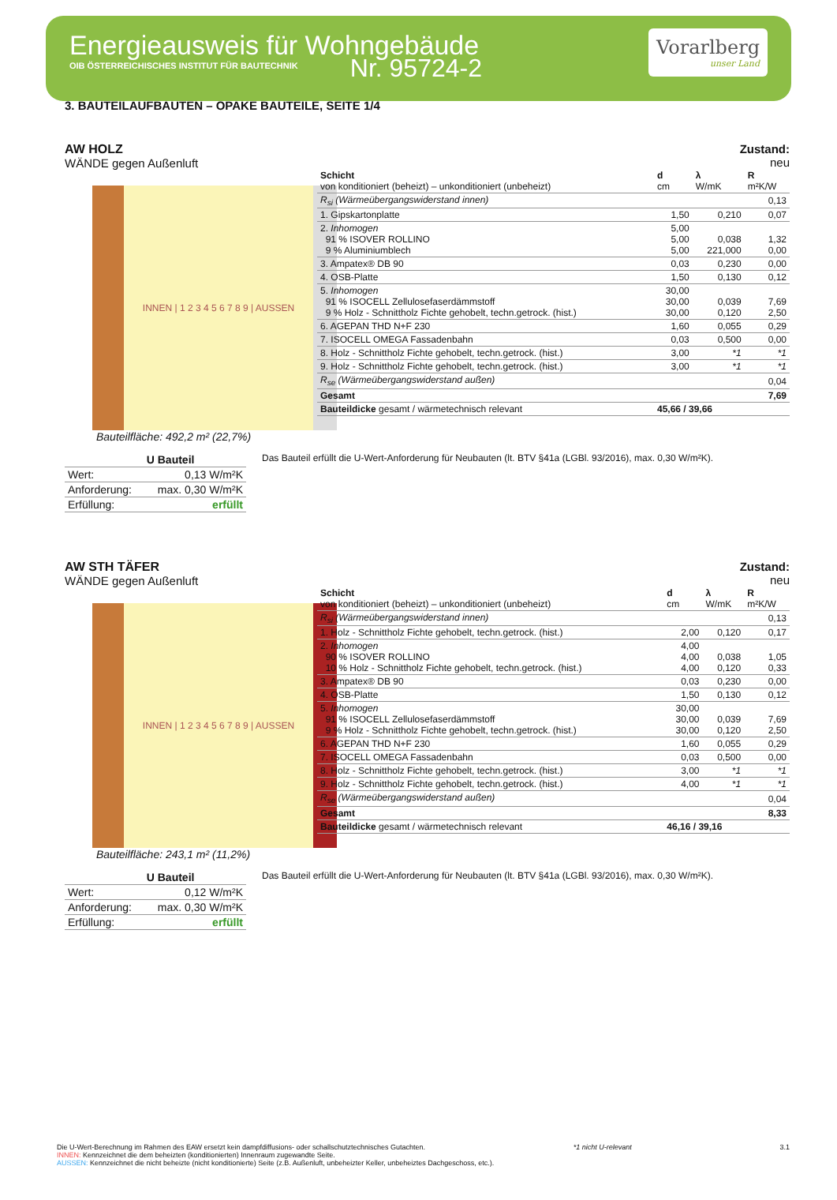Energieausweis für Wohngebäude
OIB ÖSTERREICHISCHES INSTITUT FÜR BAUTECHNIK
Vorarlberg
unser Land
Nr. 95724-2
3. BAUTEILAUFBAUTEN – OPAKE BAUTEILE, SEITE 1/4
AW HOLZ
WÄNDE gegen Außenluft
INNEN | 1 2 3 4 5 6 7 8 9 | AUSSEN
Bauteilfläche: 492,2 m² (22,7%)
Zustand:
neu
| Schicht von konditioniert (beheizt) – unkonditioniert (unbeheizt) | d cm | λ W/mK | R m²K/W |
| --- | --- | --- | --- |
| R<sub>si</sub> (Wärmeübergangswiderstand innen) | | | 0,13 |
| 1. Gipskartonplatte | 1,50 | 0,210 | 0,07 |
| 2. Inhomogen 91 % ISOVER ROLLINO 9 % Aluminiumblech | 5,00 5,00 5,00 | 0,038 221,000 | 1,32 0,00 |
| 3. Ampatex® DB 90 | 0,03 | 0,230 | 0,00 |
| 4. OSB-Platte | 1,50 | 0,130 | 0,12 |
| 5. Inhomogen 91 % ISOCELL Zellulosefaserdämmstoff 9 % Holz - Schnittholz Fichte gehobelt, techn.getrock. (hist.) | 30,00 30,00 30,00 | 0,039 0,120 | 7,69 2,50 |
| 6. AGEPAN THD N+F 230 | 1,60 | 0,055 | 0,29 |
| 7. ISOCELL OMEGA Fassadenbahn | 0,03 | 0,500 | 0,00 |
| 8. Holz - Schnittholz Fichte gehobelt, techn.getrock. (hist.) | 3,00 | *1 | *1 |
| 9. Holz - Schnittholz Fichte gehobelt, techn.getrock. (hist.) | 3,00 | *1 | *1 |
| R<sub>se</sub> (Wärmeübergangswiderstand außen) | | | 0,04 |
| Gesamt | | | 7,69 |
| Bauteildicke gesamt / wärmetechnisch relevant | 45,66 / 39,66 | | |
| | U Bauteil |
| Wert: | 0,13 W/m²K |
| Anforderung: | max. 0,30 W/m²K |
| Erfüllung: | erfüllt |
Das Bauteil erfüllt die U-Wert-Anforderung für Neubauten (lt. BTV §41a (LGBl. 93/2016), max. 0,30 W/m²K).
AW STH TÄFER
WÄNDE gegen Außenluft
INNEN | 1 2 3 4 5 6 7 8 9 | AUSSEN
Bauteilfläche: 243,1 m² (11,2%)
Zustand:
neu
| Schicht von konditioniert (beheizt) – unkonditioniert (unbeheizt) | d cm | λ W/mK | R m²K/W |
| --- | --- | --- | --- |
| R<sub>si</sub> (Wärmeübergangswiderstand innen) | | | 0,13 |
| 1. Holz - Schnittholz Fichte gehobelt, techn.getrock. (hist.) | 2,00 | 0,120 | 0,17 |
| 2. Inhomogen 90 % ISOVER ROLLINO 10 % Holz - Schnittholz Fichte gehobelt, techn.getrock. (hist.) | 4,00 4,00 4,00 | 0,038 0,120 | 1,05 0,33 |
| 3. Ampatex® DB 90 | 0,03 | 0,230 | 0,00 |
| 4. OSB-Platte | 1,50 | 0,130 | 0,12 |
| 5. Inhomogen 91 % ISOCELL Zellulosefaserdämmstoff 9 % Holz - Schnittholz Fichte gehobelt, techn.getrock. (hist.) | 30,00 30,00 30,00 | 0,039 0,120 | 7,69 2,50 |
| 6. AGEPAN THD N+F 230 | 1,60 | 0,055 | 0,29 |
| 7. ISOCELL OMEGA Fassadenbahn | 0,03 | 0,500 | 0,00 |
| 8. Holz - Schnittholz Fichte gehobelt, techn.getrock. (hist.) | 3,00 | *1 | *1 |
| 9. Holz - Schnittholz Fichte gehobelt, techn.getrock. (hist.) | 4,00 | *1 | *1 |
| R<sub>se</sub> (Wärmeübergangswiderstand außen) | | | 0,04 |
| Gesamt | | | 8,33 |
| Bauteildicke gesamt / wärmetechnisch relevant | 46,16 / 39,16 | | |
| | U Bauteil |
| Wert: | 0,12 W/m²K |
| Anforderung: | max. 0,30 W/m²K |
| Erfüllung: | erfüllt |
Das Bauteil erfüllt die U-Wert-Anforderung für Neubauten (lt. BTV §41a (LGBl. 93/2016), max. 0,30 W/m²K).
Die U-Wert-Berechnung im Rahmen des EAW ersetzt kein dampfdiffusions- oder schallschutztechnisches Gutachten. *1 nicht U-relevant 3.1
INNEN: Kennzeichnet die dem beheizten (konditionierten) Innenraum zugewandte Seite.
AUSSEN: Kennzeichnet die nicht beheizte (nicht konditionierte) Seite (z.B. Außenluft, unbeheizter Keller, unbeheiztes Dachgeschoss, etc.).